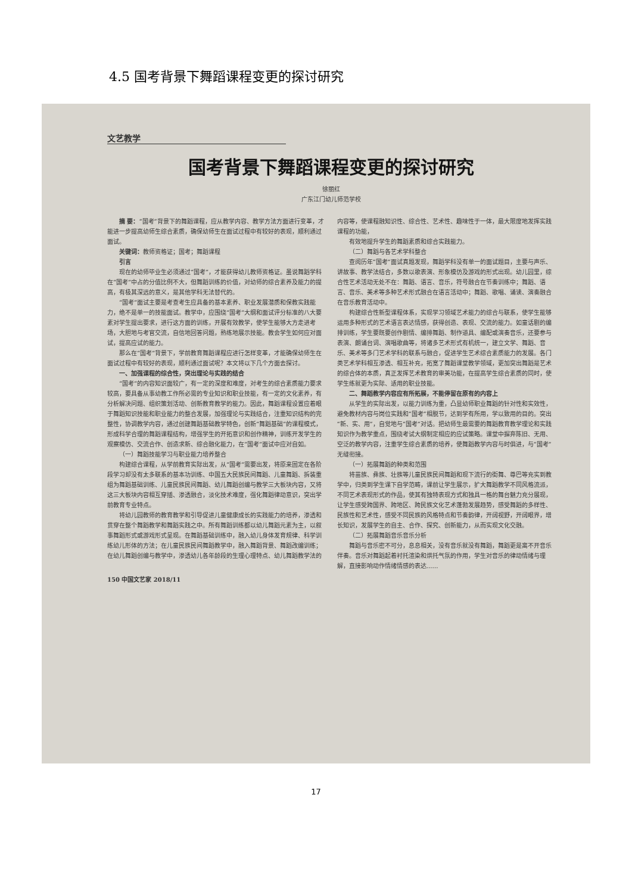4.5 国考背景下舞蹈课程变更的探讨研究
文艺教学
国考背景下舞蹈课程变更的探讨研究
徐丽红
广东江门幼儿师范学校
摘 要：“国考”背景下的舞蹈课程，应从教学内容、教学方法方面进行变革，才能进一步提高幼师生综合素质，确保幼师生在面试过程中有较好的表现，顺利通过面试。
关键词：教师资格证；国考；舞蹈课程
引言
现在的幼师毕业生必须通过“国考”，才能获得幼儿教师资格证。虽说舞蹈学科在“国考”中占的分值比例不大，但舞蹈训练的价值，对幼师的综合素养及能力的提高，有极其深远的意义，是其他学科无法替代的。
“国考”面试主要是考查考生应具备的基本素养、职业发展潜质和保教实践能力，绝不是单一的技能面试。教学中，应围绕“国考”大纲和面试评分标准的八大要素对学生提出要求，进行这方面的训练，开展有效教学，使学生能够大方走进考场，大胆地与考官交流，自信地回答问题，熟练地展示技能。教会学生如何应对面试，提高应试的能力。
那么在“国考”背景下，学前教育舞蹈课程应进行怎样变革，才能确保幼师生在面试过程中有较好的表现，顺利通过面试呢？本文将以下几个方面去探讨。
一、加强课程的综合性，突出理论与实践的结合
“国考”的内容知识面较广，有一定的深度和难度，对考生的综合素质能力要求较高，要具备从事幼教工作所必需的专业知识和职业技能，有一定的文化素养，有分析解决问题、组织策划活动、创新教育教学的能力。因此，舞蹈课程设置应着眼于舞蹈知识技能和职业能力的整合发展，加强理论与实践结合，注重知识结构的完整性，协调教学内容，通过创建舞蹈基础教学特色，创新“舞蹈基础”的课程模式，形成科学合理的舞蹈课程结构，增强学生的开拓意识和创作精神，训练开发学生的观察模仿、交流合作、创造求新、综合融化能力，在“国考”面试中应对自如。
（一）舞蹈技能学习与职业能力培养整合
构建综合课程，从学前教育实际出发，从“国考”需要出发，将原来固定在各阶段学习却没有太多联系的基本功训练、中国五大民族民间舞蹈、儿童舞蹈、拆装重组为舞蹈基础训练、儿童民族民间舞蹈、幼儿舞蹈创编与教学三大板块内容，又将这三大板块内容相互穿插、渗透融合，淡化技术难度，强化舞蹈律动意识，突出学前教育专业特点。
将幼儿园教师的教育教学和引导促进儿童健康成长的实践能力的培养，渗透和贯穿在整个舞蹈教学和舞蹈实践之中。所有舞蹈训练都以幼儿舞蹈元素为主，以叙事舞蹈形式或游戏形式呈现。在舞蹈基础训练中，融入幼儿身体发育规律、科学训练幼儿形体的方法；在儿童民族民间舞蹈教学中，融入舞蹈背景、舞蹈改编训练；在幼儿舞蹈创编与教学中，渗透幼儿各年龄段的生理心理特点、幼儿舞蹈教学法的内容等，使课程融知识性、综合性、艺术性、趣味性于一体，最大限度地发挥实践课程的功能，
有效地提升学生的舞蹈素质和综合实践能力。
（二）舞蹈与各艺术学科整合
查阅历年“国考”面试真题发现，舞蹈学科没有单一的面试题目，主要与声乐、讲故事、教学法结合，多数以歌表演、形象模仿及游戏的形式出现。幼儿园里，综合性艺术活动无处不在：舞蹈、语言、音乐，符号融合在节奏训练中；舞蹈、语言、音乐、美术等多种艺术形式融合在语言活动中；舞蹈、歌唱、诵读、演奏融合在音乐教育活动中。
构建综合性新型课程体系，实现学习领域艺术能力的综合与联系，使学生能够运用多种形式的艺术语言表达情感，获得创造、表现、交流的能力。如童话剧的编排训练，学生要既要创作剧情、编排舞蹈、制作道具、编配或演奏音乐，还要参与表演、朗诵台词、演唱歌曲等，将诸多艺术形式有机统一，建立文学、舞蹈、音乐、美术等多门艺术学科的联系与融合，促进学生艺术综合素质能力的发展。各门类艺术学科相互渗透、相互补充，拓宽了舞蹈课堂教学领域，更加突出舞蹈是艺术的综合体的本质，真正发挥艺术教育的审美功能，在提高学生综合素质的同时，使学生练就更为实际、适用的职业技能。
二、舞蹈教学内容应有所拓展，不能停留在原有的内容上
从学生的实际出发，以能力训练为重，凸显幼师职业舞蹈的针对性和实效性，避免教材内容与岗位实践和“国考”相脱节，达到学有所用，学以致用的目的。突出“新、实、用”，自觉地与“国考”对话。把幼师生最需要的舞蹈教育教学理论和实践知识作为教学重点，围绕考试大纲制定相应的应试策略。课堂中摒弃陈旧、无用、空泛的教学内容，注重学生综合素质的培养，使舞蹈教学内容与时俱进，与“国考”无缝衔接。
（一）拓展舞蹈的种类和范围
将苗族、彝族、壮族等儿童民族民间舞蹈和现下流行的街舞、尊巴等充实到教学中，归类到学生课下自学范畴，课前让学生展示，扩大舞蹈教学不同风格流派，不同艺术表现形式的作品，使其有独特表现方式和独具一格的舞台魅力充分展现，让学生感受跨国界、跨地区、跨民族文化艺术蓬勃发展趋势，感受舞蹈的多样性、民族性和艺术性，感受不同民族的风格特点和节奏韵律，开阔视野，开阔眼界，增长知识，发展学生的自主、合作、探究、创新能力，从而实现文化交融。
（二）拓展舞蹈音乐音乐分析
舞蹈与音乐密不可分，息息相关，没有音乐就没有舞蹈，舞蹈更是离不开音乐伴奏。音乐对舞蹈起着衬托渲染和烘托气氛的作用，学生对音乐的律动情绪与理解，直接影响动作情绪情感的表达……
150 中国文艺家 2018/11
17